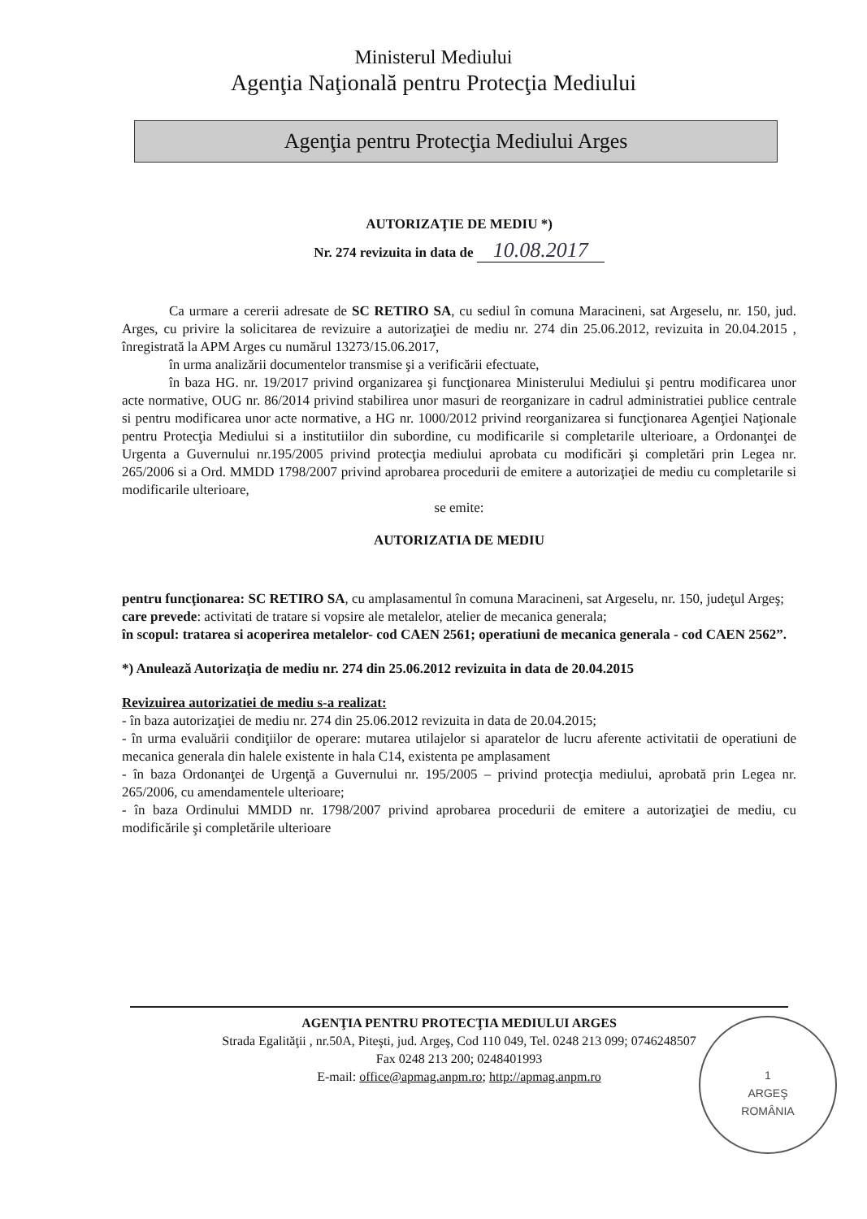Ministerul Mediului
Agenţia Naţională pentru Protecţia Mediului
Agenţia pentru Protecţia Mediului Arges
AUTORIZAŢIE DE MEDIU *)
Nr. 274 revizuita in data de 10.08.2017
Ca urmare a cererii adresate de SC RETIRO SA, cu sediul în comuna Maracineni, sat Argeselu, nr. 150, jud. Arges, cu privire la solicitarea de revizuire a autorizaţiei de mediu nr. 274 din 25.06.2012, revizuita in 20.04.2015 , înregistrată la APM Arges cu numărul 13273/15.06.2017,
în urma analizării documentelor transmise şi a verificării efectuate,
în baza HG. nr. 19/2017 privind organizarea şi funcţionarea Ministerului Mediului şi pentru modificarea unor acte normative, OUG nr. 86/2014 privind stabilirea unor masuri de reorganizare in cadrul administratiei publice centrale si pentru modificarea unor acte normative, a HG nr. 1000/2012 privind reorganizarea si funcţionarea Agenţiei Naţionale pentru Protecţia Mediului si a institutiilor din subordine, cu modificarile si completarile ulterioare, a Ordonanţei de Urgenta a Guvernului nr.195/2005 privind protecţia mediului aprobata cu modificări şi completări prin Legea nr. 265/2006 si a Ord. MMDD 1798/2007 privind aprobarea procedurii de emitere a autorizaţiei de mediu cu completarile si modificarile ulterioare,
se emite:
AUTORIZATIA DE MEDIU
pentru funcţionarea: SC RETIRO SA, cu amplasamentul în comuna Maracineni, sat Argeselu, nr. 150, judeţul Argeş;
care prevede: activitati de tratare si vopsire ale metalelor, atelier de mecanica generala;
în scopul: tratarea si acoperirea metalelor- cod CAEN 2561; operatiuni de mecanica generala - cod CAEN 2562”.
*) Anulează Autorizaţia de mediu nr. 274 din 25.06.2012 revizuita in data de 20.04.2015
Revizuirea autorizatiei de mediu s-a realizat:
- în baza autorizaţiei de mediu nr. 274 din 25.06.2012 revizuita in data de 20.04.2015;
- în urma evaluării condiţiilor de operare: mutarea utilajelor si aparatelor de lucru aferente activitatii de operatiuni de mecanica generala din halele existente in hala C14, existenta pe amplasament
- în baza Ordonanţei de Urgenţă a Guvernului nr. 195/2005 – privind protecţia mediului, aprobată prin Legea nr. 265/2006, cu amendamentele ulterioare;
- în baza Ordinului MMDD nr. 1798/2007 privind aprobarea procedurii de emitere a autorizaţiei de mediu, cu modificările şi completările ulterioare
AGENŢIA PENTRU PROTECŢIA MEDIULUI ARGES
Strada Egalităţii , nr.50A, Piteşti, jud. Argeş, Cod 110 049, Tel. 0248 213 099; 0746248507
Fax 0248 213 200; 0248401993
E-mail: office@apmag.anpm.ro; http://apmag.anpm.ro
1
ARGEŞ
ROMÂNIA